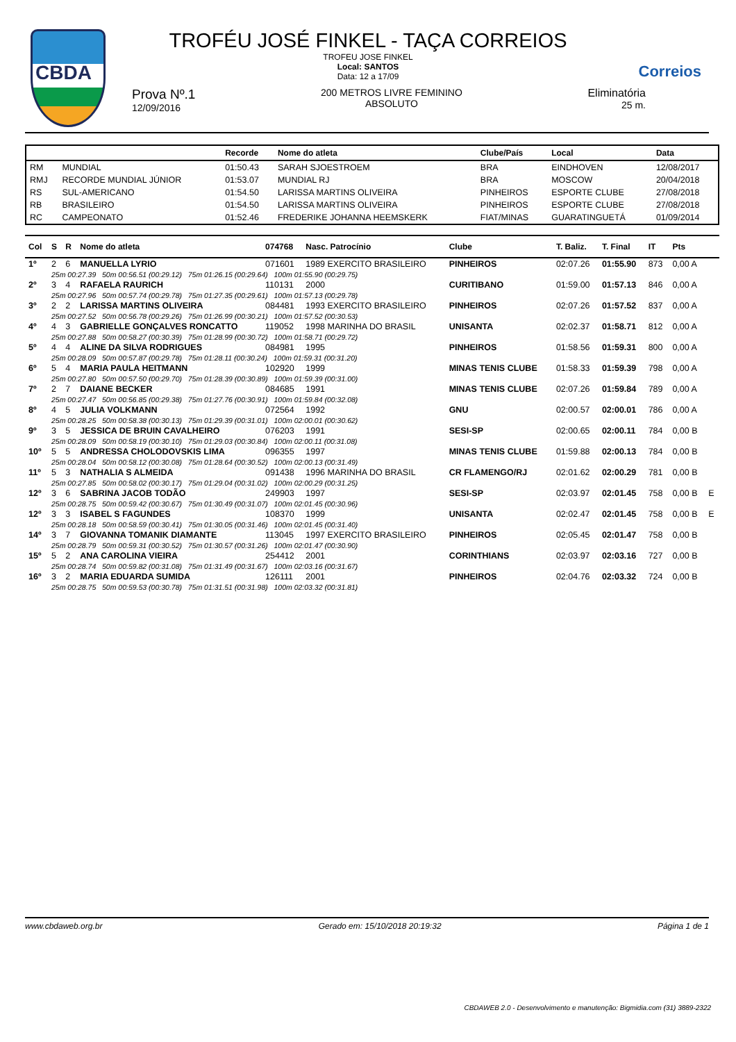CBDA
Correios
TROFÉU JOSÉ FINKEL - TAÇA CORREIOS
TROFEU JOSE FINKEL
Local: SANTOS
Data: 12 a 17/09
Prova Nº.1
12/09/2016
200 METROS LIVRE FEMININO
ABSOLUTO
Eliminatória
25 m.
| | | Recorde | Nome do atleta | Clube/País | Local | Data |
| --- | --- | --- | --- | --- | --- | --- |
| RM | MUNDIAL | 01:50.43 | SARAH SJOESTROEM | BRA | EINDHOVEN | 12/08/2017 |
| RMJ | RECORDE MUNDIAL JÚNIOR | 01:53.07 | MUNDIAL RJ | BRA | MOSCOW | 20/04/2018 |
| RS | SUL-AMERICANO | 01:54.50 | LARISSA MARTINS OLIVEIRA | PINHEIROS | ESPORTE CLUBE | 27/08/2018 |
| RB | BRASILEIRO | 01:54.50 | LARISSA MARTINS OLIVEIRA | PINHEIROS | ESPORTE CLUBE | 27/08/2018 |
| RC | CAMPEONATO | 01:52.46 | FREDERIKE JOHANNA HEEMSKERK | FIAT/MINAS | GUARATINGUETÁ | 01/09/2014 |
| Col | S | R | Nome do atleta | 074768 | Nasc. Patrocínio | Clube | T. Baliz. | T. Final | IT | Pts | |
| --- | --- | --- | --- | --- | --- | --- | --- | --- | --- | --- | --- |
| 1º | 2 | 6 | MANUELLA LYRIO | 071601 | 1989 EXERCITO BRASILEIRO | PINHEIROS | 02:07.26 | 01:55.90 | 873 | 0,00 A | |
| | 25m 00:27.39 50m 00:56.51 (00:29.12) 75m 01:26.15 (00:29.64) 100m 01:55.90 (00:29.75) | | | | | | | | | | |
| 2º | 3 | 4 | RAFAELA RAURICH | 110131 | 2000 | CURITIBANO | 01:59.00 | 01:57.13 | 846 | 0,00 A | |
| | 25m 00:27.96 50m 00:57.74 (00:29.78) 75m 01:27.35 (00:29.61) 100m 01:57.13 (00:29.78) | | | | | | | | | | |
| 3º | 2 | 2 | LARISSA MARTINS OLIVEIRA | 084481 | 1993 EXERCITO BRASILEIRO | PINHEIROS | 02:07.26 | 01:57.52 | 837 | 0,00 A | |
| | 25m 00:27.52 50m 00:56.78 (00:29.26) 75m 01:26.99 (00:30.21) 100m 01:57.52 (00:30.53) | | | | | | | | | | |
| 4º | 4 | 3 | GABRIELLE GONÇALVES RONCATTO | 119052 | 1998 MARINHA DO BRASIL | UNISANTA | 02:02.37 | 01:58.71 | 812 | 0,00 A | |
| | 25m 00:27.88 50m 00:58.27 (00:30.39) 75m 01:28.99 (00:30.72) 100m 01:58.71 (00:29.72) | | | | | | | | | | |
| 5º | 4 | 4 | ALINE DA SILVA RODRIGUES | 084981 | 1995 | PINHEIROS | 01:58.56 | 01:59.31 | 800 | 0,00 A | |
| | 25m 00:28.09 50m 00:57.87 (00:29.78) 75m 01:28.11 (00:30.24) 100m 01:59.31 (00:31.20) | | | | | | | | | | |
| 6º | 5 | 4 | MARIA PAULA HEITMANN | 102920 | 1999 | MINAS TENIS CLUBE | 01:58.33 | 01:59.39 | 798 | 0,00 A | |
| | 25m 00:27.80 50m 00:57.50 (00:29.70) 75m 01:28.39 (00:30.89) 100m 01:59.39 (00:31.00) | | | | | | | | | | |
| 7º | 2 | 7 | DAIANE BECKER | 084685 | 1991 | MINAS TENIS CLUBE | 02:07.26 | 01:59.84 | 789 | 0,00 A | |
| | 25m 00:27.47 50m 00:56.85 (00:29.38) 75m 01:27.76 (00:30.91) 100m 01:59.84 (00:32.08) | | | | | | | | | | |
| 8º | 4 | 5 | JULIA VOLKMANN | 072564 | 1992 | GNU | 02:00.57 | 02:00.01 | 786 | 0,00 A | |
| | 25m 00:28.25 50m 00:58.38 (00:30.13) 75m 01:29.39 (00:31.01) 100m 02:00.01 (00:30.62) | | | | | | | | | | |
| 9º | 3 | 5 | JESSICA DE BRUIN CAVALHEIRO | 076203 | 1991 | SESI-SP | 02:00.65 | 02:00.11 | 784 | 0,00 B | |
| | 25m 00:28.09 50m 00:58.19 (00:30.10) 75m 01:29.03 (00:30.84) 100m 02:00.11 (00:31.08) | | | | | | | | | | |
| 10º | 5 | 5 | ANDRESSA CHOLODOVSKIS LIMA | 096355 | 1997 | MINAS TENIS CLUBE | 01:59.88 | 02:00.13 | 784 | 0,00 B | |
| | 25m 00:28.04 50m 00:58.12 (00:30.08) 75m 01:28.64 (00:30.52) 100m 02:00.13 (00:31.49) | | | | | | | | | | |
| 11º | 5 | 3 | NATHALIA S ALMEIDA | 091438 | 1996 MARINHA DO BRASIL | CR FLAMENGO/RJ | 02:01.62 | 02:00.29 | 781 | 0,00 B | |
| | 25m 00:27.85 50m 00:58.02 (00:30.17) 75m 01:29.04 (00:31.02) 100m 02:00.29 (00:31.25) | | | | | | | | | | |
| 12º | 3 | 6 | SABRINA JACOB TODÃO | 249903 | 1997 | SESI-SP | 02:03.97 | 02:01.45 | 758 | 0,00 B | E |
| | 25m 00:28.75 50m 00:59.42 (00:30.67) 75m 01:30.49 (00:31.07) 100m 02:01.45 (00:30.96) | | | | | | | | | | |
| 12º | 3 | 3 | ISABEL S FAGUNDES | 108370 | 1999 | UNISANTA | 02:02.47 | 02:01.45 | 758 | 0,00 B | E |
| | 25m 00:28.18 50m 00:58.59 (00:30.41) 75m 01:30.05 (00:31.46) 100m 02:01.45 (00:31.40) | | | | | | | | | | |
| 14º | 3 | 7 | GIOVANNA TOMANIK DIAMANTE | 113045 | 1997 EXERCITO BRASILEIRO | PINHEIROS | 02:05.45 | 02:01.47 | 758 | 0,00 B | |
| | 25m 00:28.79 50m 00:59.31 (00:30.52) 75m 01:30.57 (00:31.26) 100m 02:01.47 (00:30.90) | | | | | | | | | | |
| 15º | 5 | 2 | ANA CAROLINA VIEIRA | 254412 | 2001 | CORINTHIANS | 02:03.97 | 02:03.16 | 727 | 0,00 B | |
| | 25m 00:28.74 50m 00:59.82 (00:31.08) 75m 01:31.49 (00:31.67) 100m 02:03.16 (00:31.67) | | | | | | | | | | |
| 16º | 3 | 2 | MARIA EDUARDA SUMIDA | 126111 | 2001 | PINHEIROS | 02:04.76 | 02:03.32 | 724 | 0,00 B | |
| | 25m 00:28.75 50m 00:59.53 (00:30.78) 75m 01:31.51 (00:31.98) 100m 02:03.32 (00:31.81) | | | | | | | | | | |
www.cbdaweb.org.br Gerado em: 15/10/2018 20:19:32 Página 1 de 1
CBDAWEB 2.0 - Desenvolvimento e manutenção: Bigmidia.com (31) 3889-2322